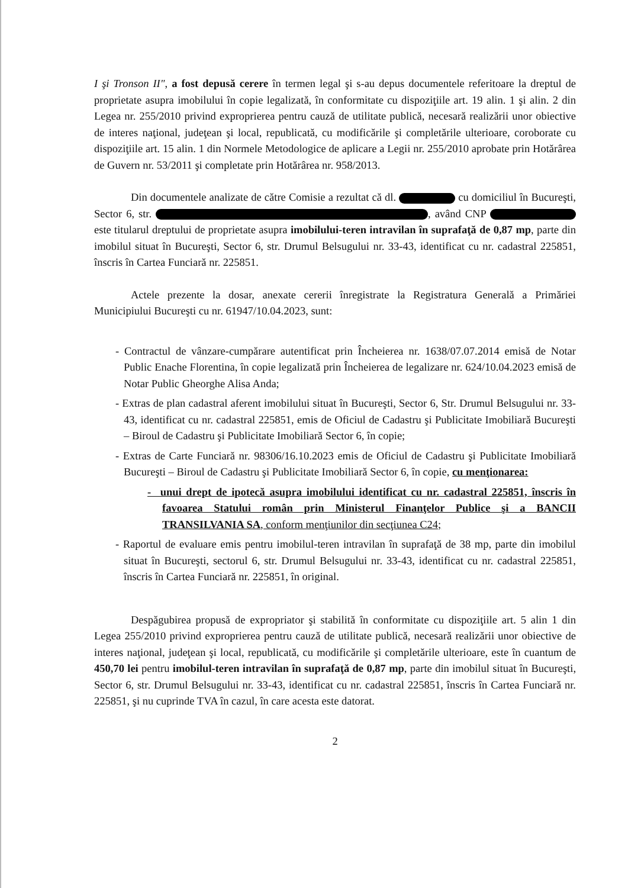I şi Tronson II", a fost depusă cerere în termen legal şi s-au depus documentele referitoare la dreptul de proprietate asupra imobilului în copie legalizată, în conformitate cu dispoziţiile art. 19 alin. 1 şi alin. 2 din Legea nr. 255/2010 privind exproprierea pentru cauză de utilitate publică, necesară realizării unor obiective de interes naţional, judeţean şi local, republicată, cu modificările şi completările ulterioare, coroborate cu dispoziţiile art. 15 alin. 1 din Normele Metodologice de aplicare a Legii nr. 255/2010 aprobate prin Hotărârea de Guvern nr. 53/2011 şi completate prin Hotărârea nr. 958/2013.
Din documentele analizate de către Comisie a rezultat că dl. cu domiciliul în Bucureşti, Sector 6, str. , având CNP este titularul dreptului de proprietate asupra imobilului-teren intravilan în suprafaţă de 0,87 mp, parte din imobilul situat în Bucureşti, Sector 6, str. Drumul Belsugului nr. 33-43, identificat cu nr. cadastral 225851, înscris în Cartea Funciară nr. 225851.
Actele prezente la dosar, anexate cererii înregistrate la Registratura Generală a Primăriei Municipiului Bucureşti cu nr. 61947/10.04.2023, sunt:
- Contractul de vânzare-cumpărare autentificat prin Încheierea nr. 1638/07.07.2014 emisă de Notar Public Enache Florentina, în copie legalizată prin Încheierea de legalizare nr. 624/10.04.2023 emisă de Notar Public Gheorghe Alisa Anda;
- Extras de plan cadastral aferent imobilului situat în Bucureşti, Sector 6, Str. Drumul Belsugului nr. 33-43, identificat cu nr. cadastral 225851, emis de Oficiul de Cadastru şi Publicitate Imobiliară Bucureşti – Biroul de Cadastru şi Publicitate Imobiliară Sector 6, în copie;
- Extras de Carte Funciară nr. 98306/16.10.2023 emis de Oficiul de Cadastru şi Publicitate Imobiliară Bucureşti – Biroul de Cadastru şi Publicitate Imobiliară Sector 6, în copie, cu menţionarea:
- unui drept de ipotecă asupra imobilului identificat cu nr. cadastral 225851, înscris în favoarea Statului român prin Ministerul Finanţelor Publice şi a BANCII TRANSILVANIA SA, conform menţiunilor din secţiunea C24;
- Raportul de evaluare emis pentru imobilul-teren intravilan în suprafaţă de 38 mp, parte din imobilul situat în Bucureşti, sectorul 6, str. Drumul Belsugului nr. 33-43, identificat cu nr. cadastral 225851, înscris în Cartea Funciară nr. 225851, în original.
Despăgubirea propusă de expropriator şi stabilită în conformitate cu dispoziţiile art. 5 alin 1 din Legea 255/2010 privind exproprierea pentru cauză de utilitate publică, necesară realizării unor obiective de interes naţional, judeţean şi local, republicată, cu modificările şi completările ulterioare, este în cuantum de 450,70 lei pentru imobilul-teren intravilan în suprafaţă de 0,87 mp, parte din imobilul situat în Bucureşti, Sector 6, str. Drumul Belsugului nr. 33-43, identificat cu nr. cadastral 225851, înscris în Cartea Funciară nr. 225851, şi nu cuprinde TVA în cazul, în care acesta este datorat.
2